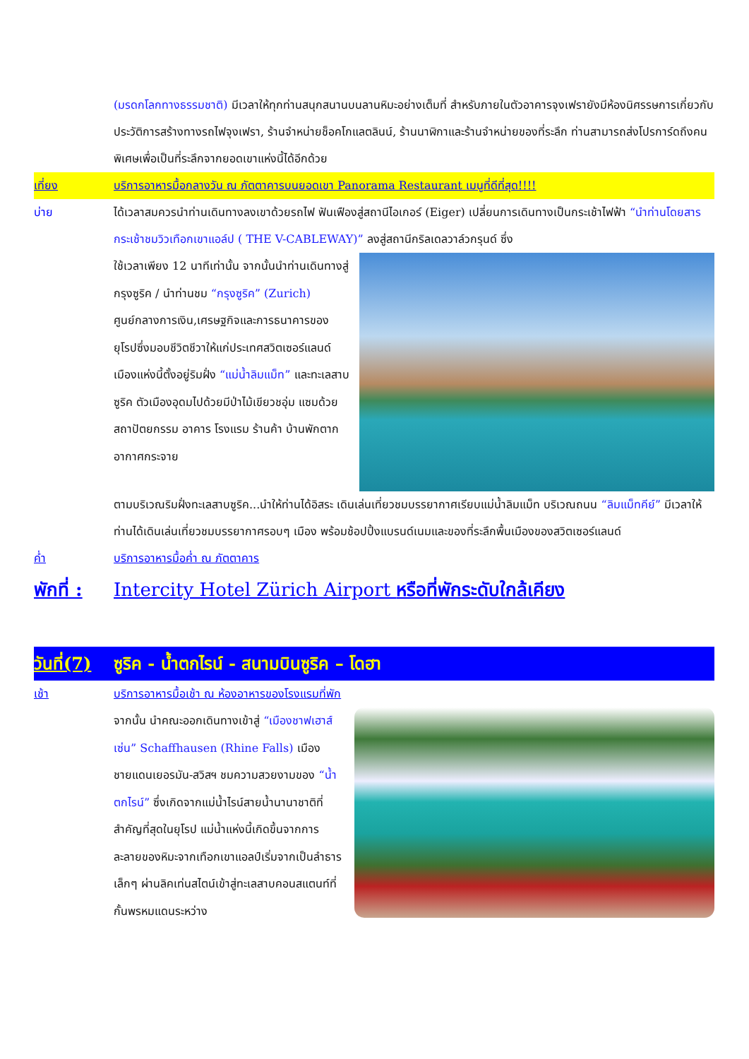(มรดกโลกทางธรรมชาติ) มีเวลาให้ทุกท่านสนุกสนานบนลานหิมะอย่างเต็มที่ สำหรับภายในตัวอาคารจุงเฟรายังมีห้องนิศรรษการเกี่ยวกับประวัติการสร้างทางรถไฟจุงเฟรา, ร้านจำหน่ายช็อคโกแลตลินน์, ร้านนาฬิกาและร้านจำหน่ายของที่ระลึก ท่านสามารถส่งโปรการ์ดถึงคนพิเศษเพื่อเป็นที่ระลึกจากยอดเขาแห่งนี้ได้อีกด้วย
เที่ยง บริการอาหารมื้อกลางวัน ณ ภัตตาคารบนยอดเขา Panorama Restaurant เมนูที่ดีที่สุด!!!!
บ่าย ได้เวลาสมควรนำท่านเดินทางลงเขาด้วยรถไฟ ฟันเฟืองสู่สถานีไอเกอร์ (Eiger) เปลี่ยนการเดินทางเป็นกระเช้าไฟฟ้า “นำท่านโดยสารกระเช้าชมวิวเทือกเขาแอล์ป ( THE V-CABLEWAY)” ลงสู่สถานีกริลเดลวาล์วกรุนด์ ซึ่ง
ใช้เวลาเพียง 12 นาทีเท่านั้น จากนั้นนำท่านเดินทางสู่กรุงซูริค / นำท่านชม “กรุงซูริค” (Zurich) ศูนย์กลางการเงิน,เศรษฐกิจและการธนาคารของยุโรปซึ่งมอบชีวิตชีวาให้แก่ประเทศสวิตเซอร์แลนด์ เมืองแห่งนี้ตั้งอยู่ริมฝั่ง “แม่น้ำลิมแม็ท” และทะเลสาบซูริค ตัวเมืองอุดมไปด้วยมีป่าไม้เขียวชอุ่ม แซมด้วยสถาปัตยกรรม อาคาร โรงแรม ร้านค้า บ้านพักตากอากาศกระจาย
ตามบริเวณริมฝั่งทะเลสาบซูริค...นำให้ท่านได้อิสระ เดินเล่นเที่ยวชมบรรยากาศเรียบแม่น้ำลิมแม็ท บริเวณถนน “ลิมแม็ทคีย์” มีเวลาให้ท่านได้เดินเล่นเที่ยวชมบรรยากาศรอบๆ เมือง พร้อมช้อปปิ้งแบรนด์เนมและของที่ระลึกพื้นเมืองของสวิตเซอร์แลนด์
ค่ำ บริการอาหารมื้อค่ำ ณ ภัตตาคาร
พักที่ :
Intercity Hotel Zürich Airport หรือที่พักระดับใกล้เคียง
วันที่(7)
ซูริค - น้ำตกไรน์ - สนามบินซูริค – โดฮา
เช้า บริการอาหารมื้อเช้า ณ ห้องอาหารของโรงแรมที่พัก
จากนั้น นำคณะออกเดินทางเข้าสู่ “เมืองชาฟเฮาส์เซ่น” Schaffhausen (Rhine Falls) เมืองชายแดนเยอรมัน-สวิสฯ ชมความสวยงามของ “น้ำตกไรน์” ซึ่งเกิดจากแม่น้ำไรน์สายน้ำนานาชาติที่สำคัญที่สุดในยุโรป แม่น้ำแห่งนี้เกิดขึ้นจากการละลายของหิมะจากเทือกเขาแอลป์เริ่มจากเป็นลำธารเล็กๆ ผ่านลิคเท่นสไตน์เข้าสู่ทะเลสาบคอนสแตนท์ที่กั้นพรหมแดนระหว่าง